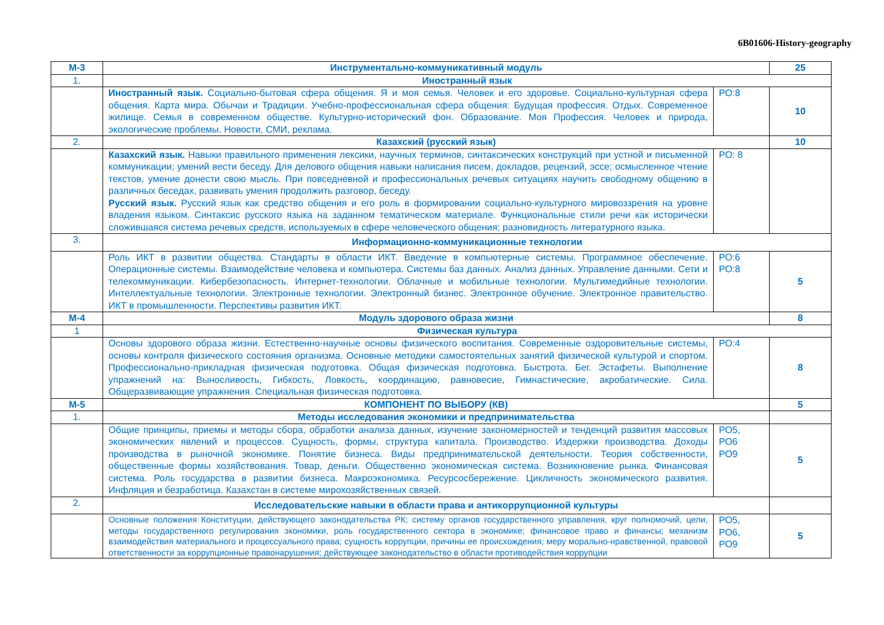6B01606-History-geography
| М-3 | Инструментально-коммуникативный модуль | | 25 |
| 1. | Иностранный язык | | |
| | Иностранный язык. Социально-бытовая сфера общения. Я и моя семья. Человек и его здоровье. Социально-культурная сфера общения. Карта мира. Обычаи и Традиции. Учебно-профессиональная сфера общения: Будущая профессия. Отдых. Современное жилище. Семья в современном обществе. Культурно-исторический фон. Образование. Моя Профессия. Человек и природа, экологические проблемы. Новости, СМИ, реклама. | РО:8 | 10 |
| 2. | Казахский (русский язык) | | 10 |
| | Казахский язык. Навыки правильного применения лексики, научных терминов, синтаксических конструкций при устной и письменной коммуникации; умений вести беседу. Для делового общения навыки написания писем, докладов, рецензий, эссе; осмысленное чтение текстов, умение донести свою мысль. При повседневной и профессиональных речевых ситуациях научить свободному общению в различных беседах, развивать умения продолжить разговор, беседу. Русский язык. Русский язык как средство общения и его роль в формировании социально-культурного мировоззрения на уровне владения языком. Синтаксис русского языка на заданном тематическом материале. Функциональные стили речи как исторически сложившаяся система речевых средств, используемых в сфере человеческого общения; разновидность литературного языка. | РО: 8 | |
| 3. | Информационно-коммуникационные технологии | | |
| | Роль ИКТ в развитии общества. Стандарты в области ИКТ. Введение в компьютерные системы. Программное обеспечение. Операционные системы. Взаимодействие человека и компьютера. Системы баз данных. Анализ данных. Управление данными. Сети и телекоммуникации. Кибербезопасность. Интернет-технологии. Облачные и мобильные технологии. Мультимедийные технологии. Интеллектуальные технологии. Электронные технологии. Электронный бизнес. Электронное обучение. Электронное правительство. ИКТ в промышленности. Перспективы развития ИКТ. | РО:6 РО:8 | 5 |
| М-4 | Модуль здорового образа жизни | | 8 |
| 1 | Физическая культура | | |
| | Основы здорового образа жизни. Естественно-научные основы физического воспитания. Современные оздоровительные системы, основы контроля физического состояния организма. Основные методики самостоятельных занятий физической культурой и спортом. Профессионально-прикладная физическая подготовка. Общая физическая подготовка. Быстрота. Бег. Эстафеты. Выполнение упражнений на: Выносливость, Гибкость, Ловкость, координацию, равновесие, Гимнастические, акробатические. Сила. Общеразвивающие упражнения. Специальная физическая подготовка. | РО:4 | 8 |
| М-5 | КОМПОНЕНТ ПО ВЫБОРУ (КВ) | | 5 |
| 1. | Методы исследования экономики и предпринимательства | | |
| | Общие принципы, приемы и методы сбора, обработки анализа данных, изучение закономерностей и тенденций развития массовых экономических явлений и процессов. Сущность, формы, структура капитала. Производство. Издержки производства. Доходы производства в рыночной экономике. Понятие бизнеса. Виды предпринимательской деятельности. Теория собственности, общественные формы хозяйствования. Товар, деньги. Общественно экономическая система. Возникновение рынка. Финансовая система. Роль государства в развитии бизнеса. Макроэкономика. Ресурсосбережение. Цикличность экономического развития. Инфляция и безработица. Казахстан в системе мирохозяйственных связей. | РО5, РО6 РО9 | 5 |
| 2. | Исследовательские навыки в области права и антикоррупционной культуры | | |
| | Основные положения Конституции, действующего законодательства РК; систему органов государственного управления, круг полномочий, цели, методы государственного регулирования экономики, роль государственного сектора в экономике; финансовое право и финансы; механизм взаимодействия материального и процессуального права; сущность коррупции, причины ее происхождения; меру морально-нравственной, правовой ответственности за коррупционные правонарушения; действующее законодательство в области противодействия коррупции | РО5, РО6, РО9 | 5 |